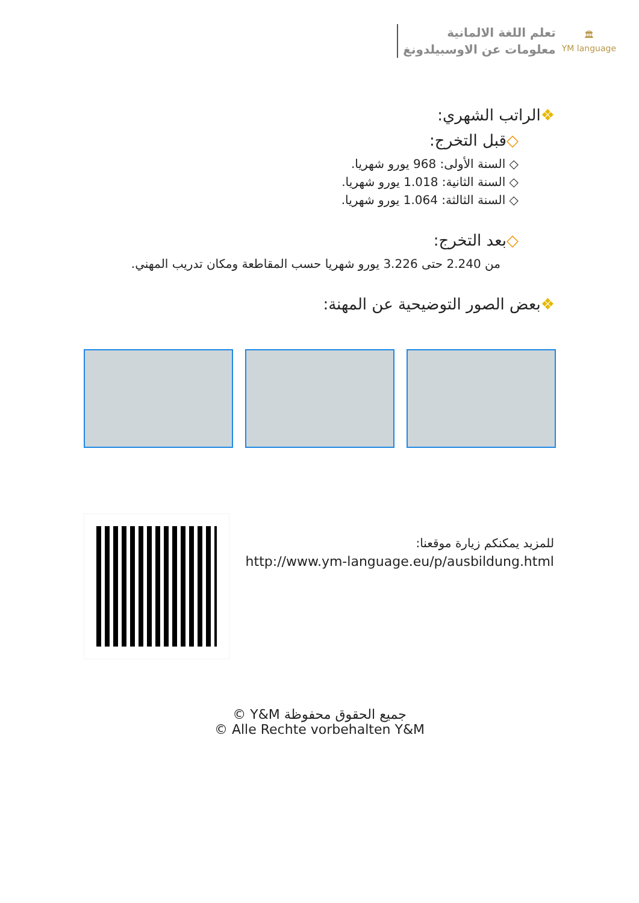تعلم اللغة الالمانية
معلومات عن الاوسبيلدونغ
🏛
YM language
❖الراتب الشهري:
◇قبل التخرج:
◇ السنة الأولى: 968 يورو شهريا.
◇ السنة الثانية: 1.018 يورو شهريا.
◇ السنة الثالثة: 1.064 يورو شهريا.
◇بعد التخرج:
من 2.240 حتى 3.226 يورو شهريا حسب المقاطعة ومكان تدريب المهني.
❖بعض الصور التوضيحية عن المهنة:
للمزيد يمكنكم زيارة موقعنا:
http://www.ym-language.eu/p/ausbildung.html
جميع الحقوق محفوظة Y&M ©
© Alle Rechte vorbehalten Y&M